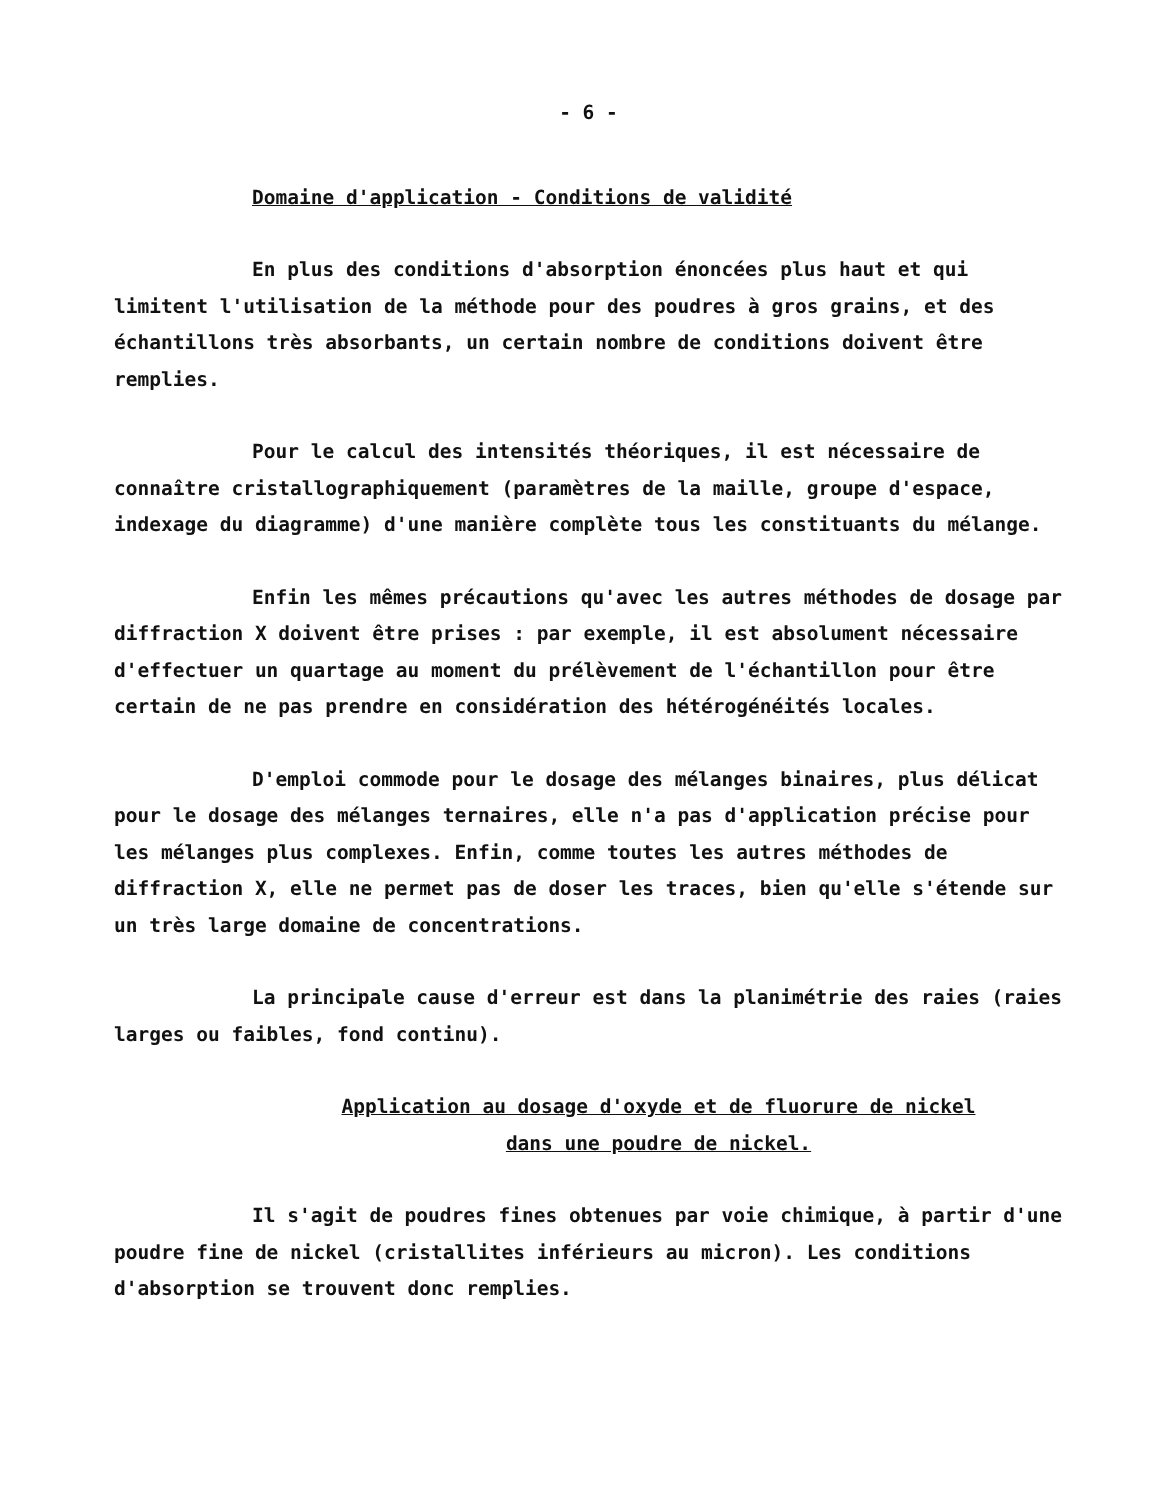- 6 -
Domaine d'application - Conditions de validité
En plus des conditions d'absorption énoncées plus haut et qui limitent l'utilisation de la méthode pour des poudres à gros grains, et des échantillons très absorbants, un certain nombre de conditions doivent être remplies.
Pour le calcul des intensités théoriques, il est nécessaire de connaître cristallographiquement (paramètres de la maille, groupe d'espace, indexage du diagramme) d'une manière complète tous les constituants du mélange.
Enfin les mêmes précautions qu'avec les autres méthodes de dosage par diffraction X doivent être prises : par exemple, il est absolument nécessaire d'effectuer un quartage au moment du prélèvement de l'échantillon pour être certain de ne pas prendre en considération des hétérogénéités locales.
D'emploi commode pour le dosage des mélanges binaires, plus délicat pour le dosage des mélanges ternaires, elle n'a pas d'application précise pour les mélanges plus complexes. Enfin, comme toutes les autres méthodes de diffraction X, elle ne permet pas de doser les traces, bien qu'elle s'étende sur un très large domaine de concentrations.
La principale cause d'erreur est dans la planimétrie des raies (raies larges ou faibles, fond continu).
Application au dosage d'oxyde et de fluorure de nickel
dans une poudre de nickel.
Il s'agit de poudres fines obtenues par voie chimique, à partir d'une poudre fine de nickel (cristallites inférieurs au micron). Les conditions d'absorption se trouvent donc remplies.